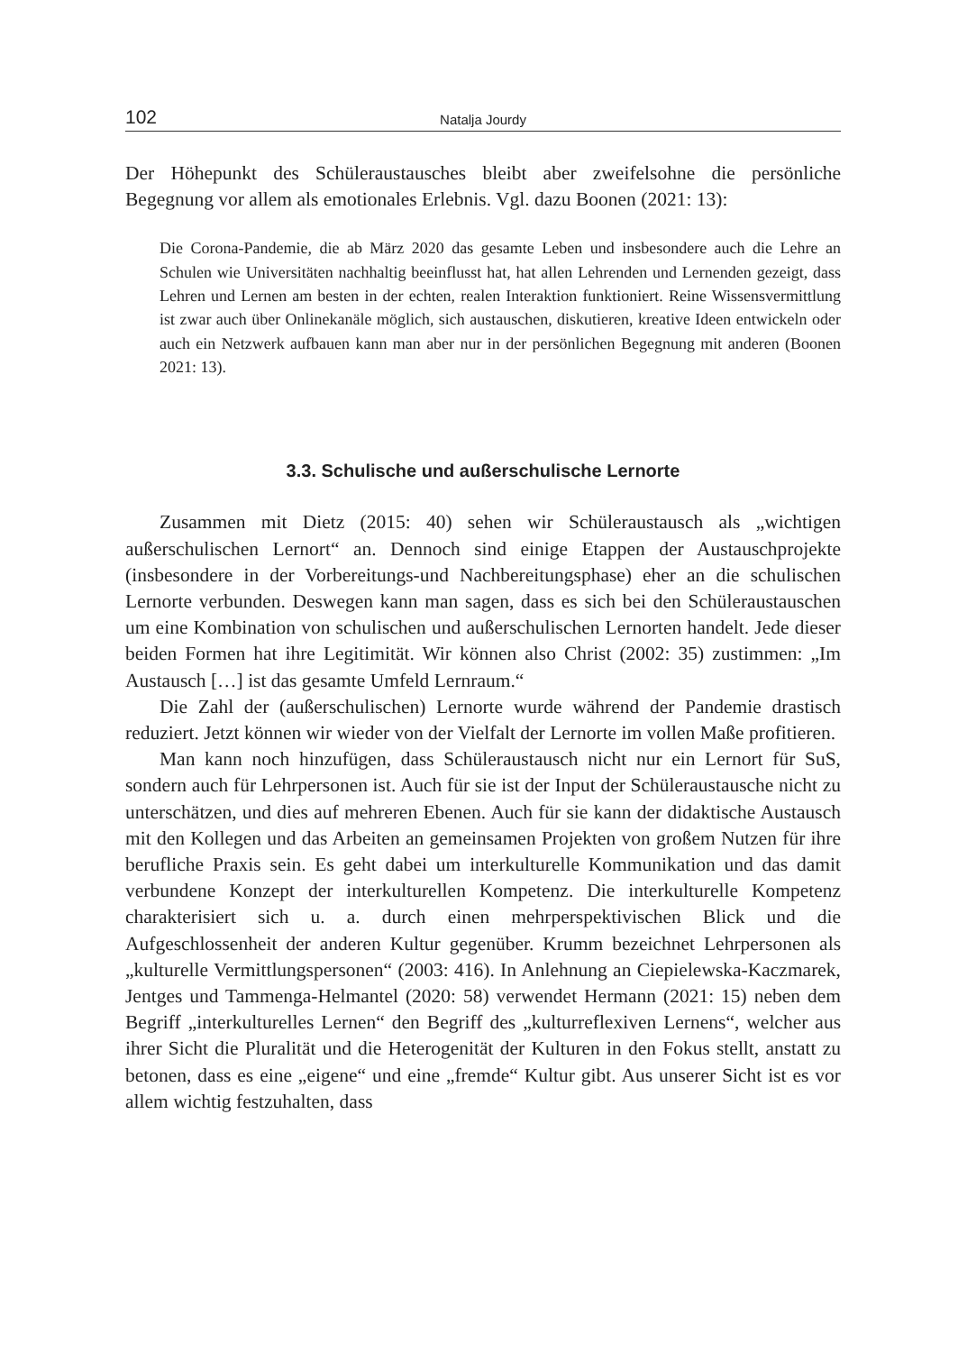102 Natalja Jourdy
Der Höhepunkt des Schüleraustausches bleibt aber zweifelsohne die persönliche Begegnung vor allem als emotionales Erlebnis. Vgl. dazu Boonen (2021: 13):
Die Corona-Pandemie, die ab März 2020 das gesamte Leben und insbesondere auch die Lehre an Schulen wie Universitäten nachhaltig beeinflusst hat, hat allen Lehrenden und Lernenden gezeigt, dass Lehren und Lernen am besten in der echten, realen Interaktion funktioniert. Reine Wissensvermittlung ist zwar auch über Onlinekanäle möglich, sich austauschen, diskutieren, kreative Ideen entwickeln oder auch ein Netzwerk aufbauen kann man aber nur in der persönlichen Begegnung mit anderen (Boonen 2021: 13).
3.3. Schulische und außerschulische Lernorte
Zusammen mit Dietz (2015: 40) sehen wir Schüleraustausch als „wichtigen außerschulischen Lernort“ an. Dennoch sind einige Etappen der Austauschprojekte (insbesondere in der Vorbereitungs-und Nachbereitungsphase) eher an die schulischen Lernorte verbunden. Deswegen kann man sagen, dass es sich bei den Schüleraustauschen um eine Kombination von schulischen und außerschulischen Lernorten handelt. Jede dieser beiden Formen hat ihre Legitimität. Wir können also Christ (2002: 35) zustimmen: „Im Austausch […] ist das gesamte Umfeld Lernraum.“
Die Zahl der (außerschulischen) Lernorte wurde während der Pandemie drastisch reduziert. Jetzt können wir wieder von der Vielfalt der Lernorte im vollen Maße profitieren.
Man kann noch hinzufügen, dass Schüleraustausch nicht nur ein Lernort für SuS, sondern auch für Lehrpersonen ist. Auch für sie ist der Input der Schüleraustausche nicht zu unterschätzen, und dies auf mehreren Ebenen. Auch für sie kann der didaktische Austausch mit den Kollegen und das Arbeiten an gemeinsamen Projekten von großem Nutzen für ihre berufliche Praxis sein. Es geht dabei um interkulturelle Kommunikation und das damit verbundene Konzept der interkulturellen Kompetenz. Die interkulturelle Kompetenz charakterisiert sich u. a. durch einen mehrperspektivischen Blick und die Aufgeschlossenheit der anderen Kultur gegenüber. Krumm bezeichnet Lehrpersonen als „kulturelle Vermittlungspersonen“ (2003: 416). In Anlehnung an Ciepielewska-Kaczmarek, Jentges und Tammenga-Helmantel (2020: 58) verwendet Hermann (2021: 15) neben dem Begriff „interkulturelles Lernen“ den Begriff des „kulturreflexiven Lernens“, welcher aus ihrer Sicht die Pluralität und die Heterogenität der Kulturen in den Fokus stellt, anstatt zu betonen, dass es eine „eigene“ und eine „fremde“ Kultur gibt. Aus unserer Sicht ist es vor allem wichtig festzuhalten, dass